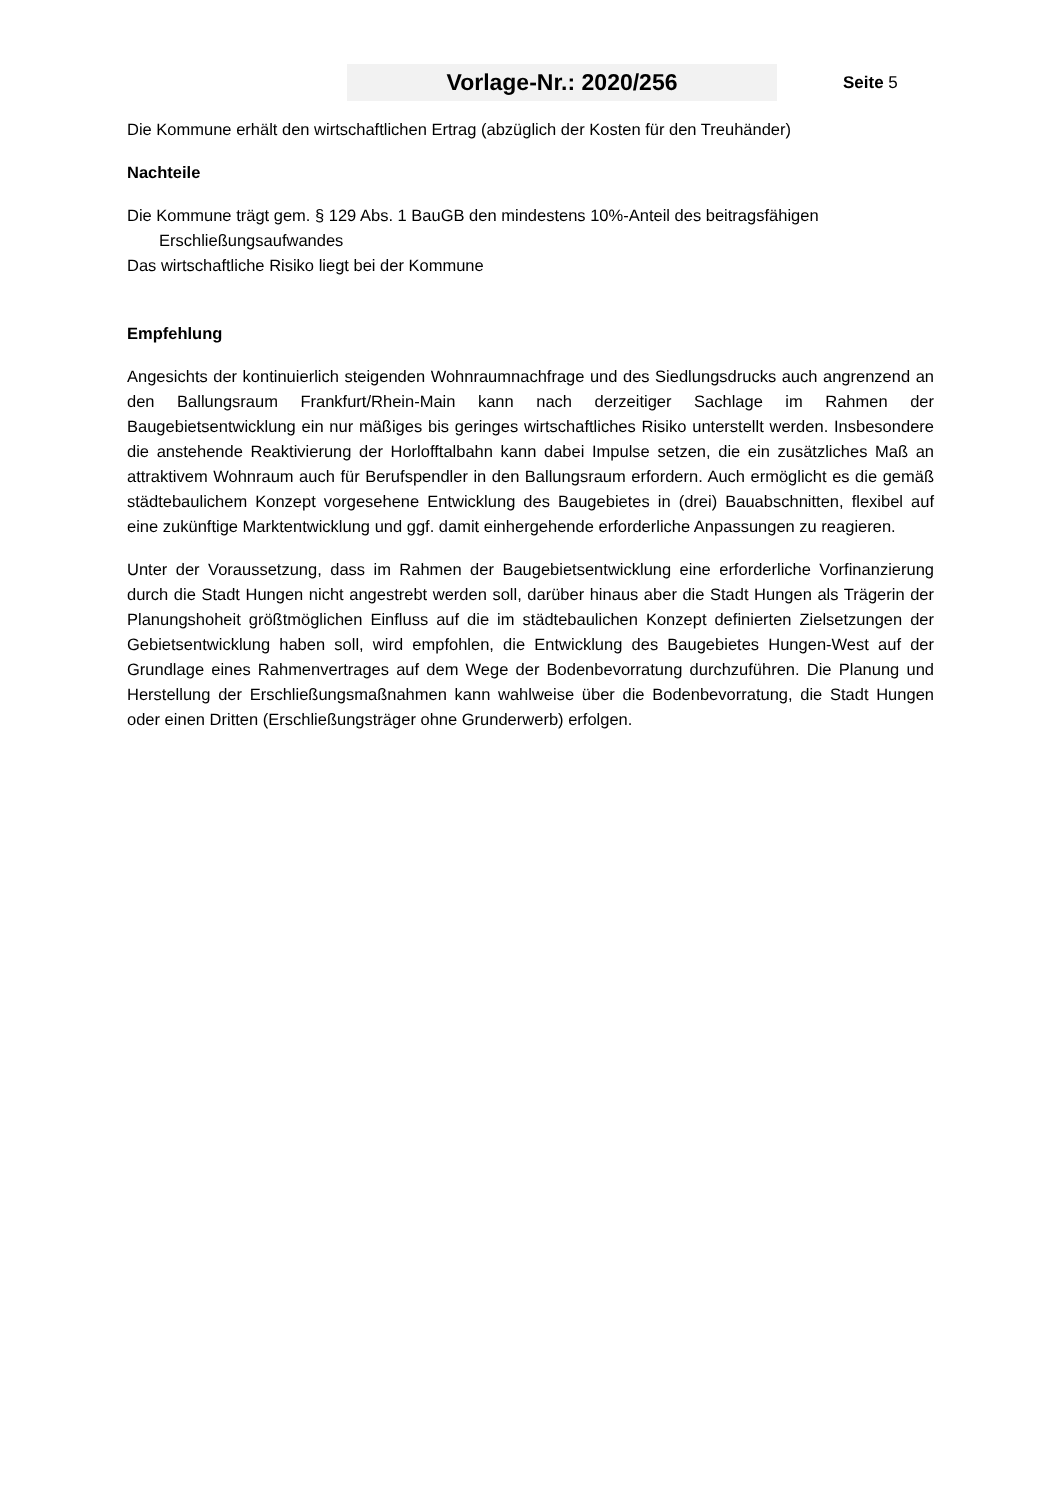Vorlage-Nr.: 2020/256
Seite 5
Die Kommune erhält den wirtschaftlichen Ertrag (abzüglich der Kosten für den Treuhänder)
Nachteile
Die Kommune trägt gem. § 129 Abs. 1 BauGB den mindestens 10%-Anteil des beitragsfähigen
Erschließungsaufwandes
Das wirtschaftliche Risiko liegt bei der Kommune
Empfehlung
Angesichts der kontinuierlich steigenden Wohnraumnachfrage und des Siedlungsdrucks auch angrenzend an den Ballungsraum Frankfurt/Rhein-Main kann nach derzeitiger Sachlage im Rahmen der Baugebietsentwicklung ein nur mäßiges bis geringes wirtschaftliches Risiko unterstellt werden. Insbesondere die anstehende Reaktivierung der Horlofftalbahn kann dabei Impulse setzen, die ein zusätzliches Maß an attraktivem Wohnraum auch für Berufspendler in den Ballungsraum erfordern. Auch ermöglicht es die gemäß städtebaulichem Konzept vorgesehene Entwicklung des Baugebietes in (drei) Bauabschnitten, flexibel auf eine zukünftige Marktentwicklung und ggf. damit einhergehende erforderliche Anpassungen zu reagieren.
Unter der Voraussetzung, dass im Rahmen der Baugebietsentwicklung eine erforderliche Vorfinanzierung durch die Stadt Hungen nicht angestrebt werden soll, darüber hinaus aber die Stadt Hungen als Trägerin der Planungshoheit größtmöglichen Einfluss auf die im städtebaulichen Konzept definierten Zielsetzungen der Gebietsentwicklung haben soll, wird empfohlen, die Entwicklung des Baugebietes Hungen-West auf der Grundlage eines Rahmenvertrages auf dem Wege der Bodenbevorratung durchzuführen. Die Planung und Herstellung der Erschließungsmaßnahmen kann wahlweise über die Bodenbevorratung, die Stadt Hungen oder einen Dritten (Erschließungsträger ohne Grunderwerb) erfolgen.